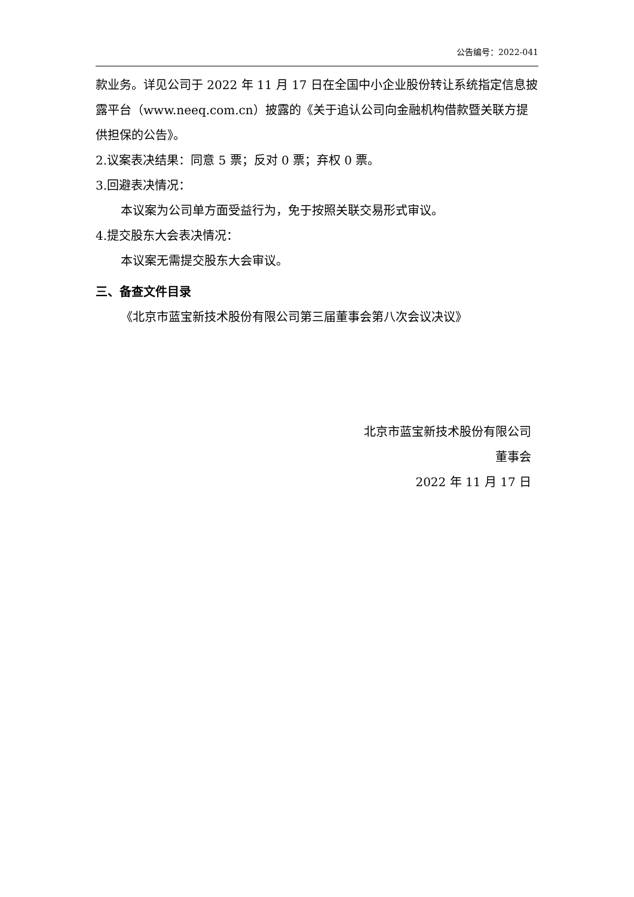公告编号：2022-041
款业务。详见公司于 2022 年 11 月 17 日在全国中小企业股份转让系统指定信息披露平台（www.neeq.com.cn）披露的《关于追认公司向金融机构借款暨关联方提供担保的公告》。
2.议案表决结果：同意 5 票；反对 0 票；弃权 0 票。
3.回避表决情况：
本议案为公司单方面受益行为，免于按照关联交易形式审议。
4.提交股东大会表决情况：
本议案无需提交股东大会审议。
三、备查文件目录
《北京市蓝宝新技术股份有限公司第三届董事会第八次会议决议》
北京市蓝宝新技术股份有限公司
董事会
2022 年 11 月 17 日